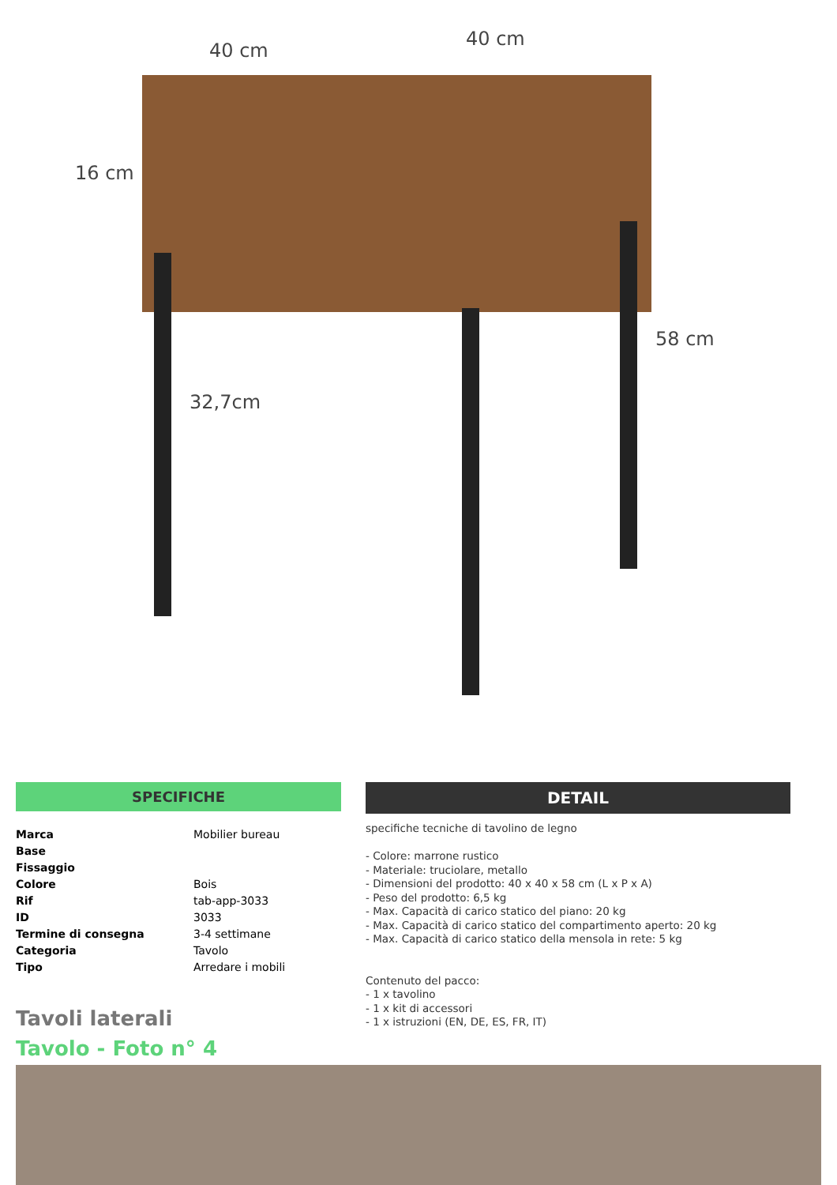40 cm
40 cm
16 cm
32,7cm
58 cm
SPECIFICHE
| Marca | Mobilier bureau |
| Base | |
| Fissaggio | |
| Colore | Bois |
| Rif | tab-app-3033 |
| ID | 3033 |
| Termine di consegna | 3-4 settimane |
| Categoria | Tavolo |
| Tipo | Arredare i mobili |
Tavoli laterali
Tavolo - Foto n° 4
DETAIL
specifiche tecniche di tavolino de legno
- Colore: marrone rustico
- Materiale: truciolare, metallo
- Dimensioni del prodotto: 40 x 40 x 58 cm (L x P x A)
- Peso del prodotto: 6,5 kg
- Max. Capacità di carico statico del piano: 20 kg
- Max. Capacità di carico statico del compartimento aperto: 20 kg
- Max. Capacità di carico statico della mensola in rete: 5 kg
Contenuto del pacco:
- 1 x tavolino
- 1 x kit di accessori
- 1 x istruzioni (EN, DE, ES, FR, IT)